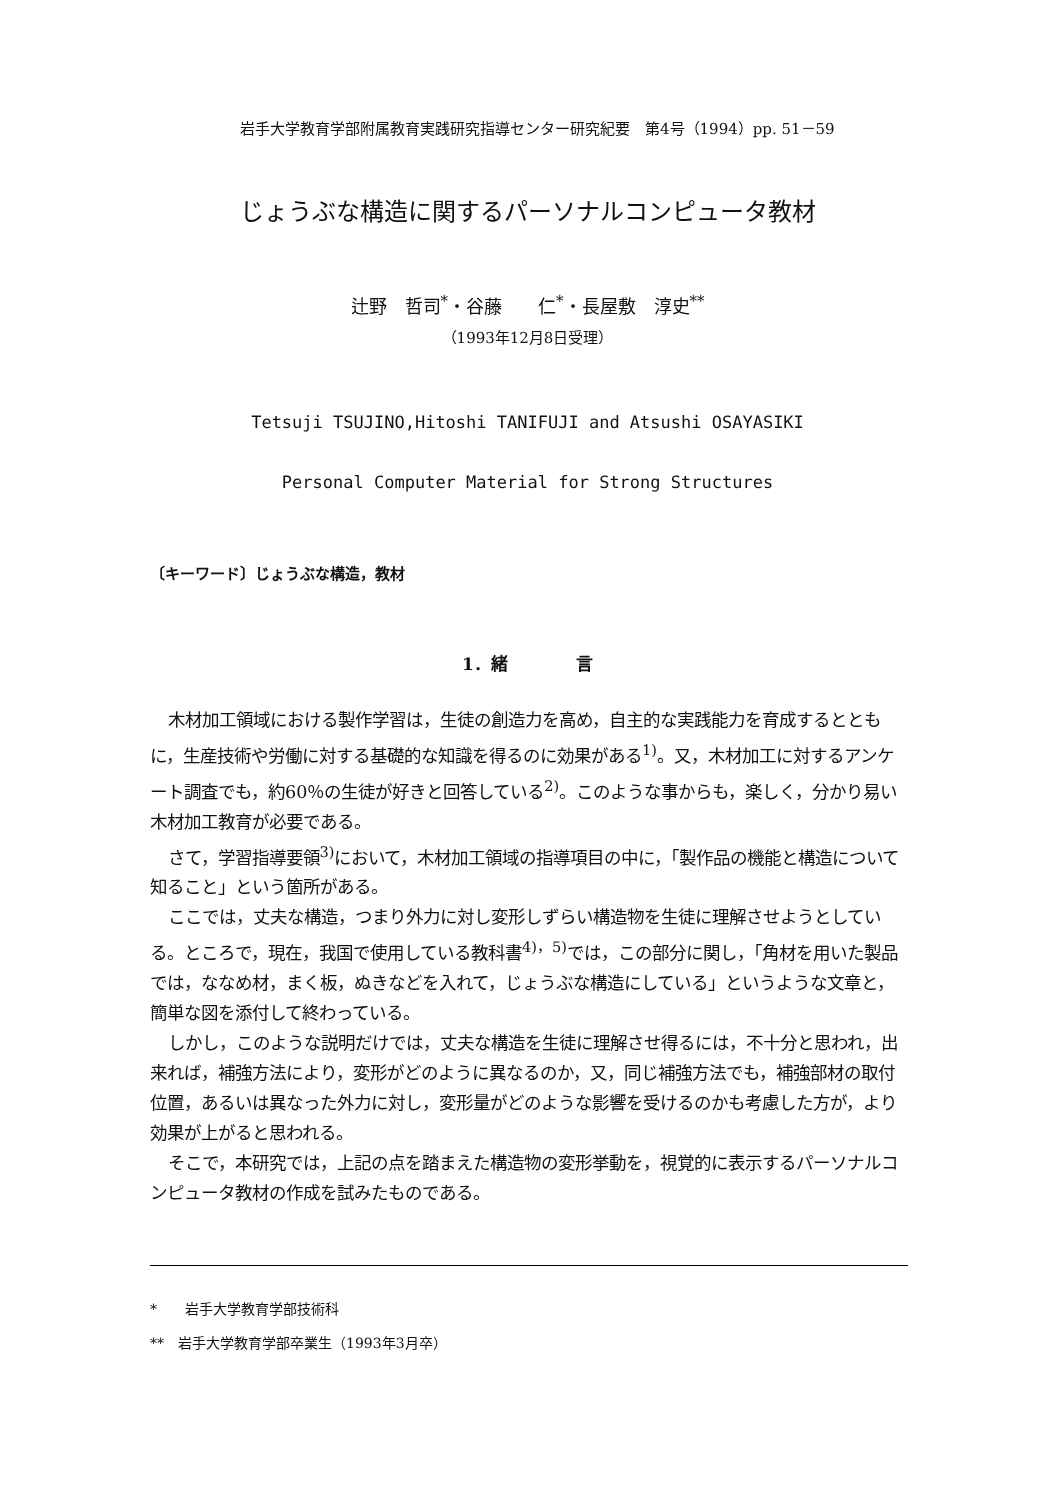岩手大学教育学部附属教育実践研究指導センター研究紀要　第4号（1994）pp. 51－59
じょうぶな構造に関するパーソナルコンピュータ教材
辻野　哲司<sup>*</sup>・谷藤　　仁<sup>*</sup>・長屋敷　淳史<sup>**</sup>
（1993年12月8日受理）
Tetsuji TSUJINO,Hitoshi TANIFUJI and Atsushi OSAYASIKI
Personal Computer Material for Strong Structures
〔キーワード〕じょうぶな構造，教材
1．緒　　　　言
木材加工領域における製作学習は，生徒の創造力を高め，自主的な実践能力を育成するとともに，生産技術や労働に対する基礎的な知識を得るのに効果がある<sup>1)</sup>。又，木材加工に対するアンケート調査でも，約60％の生徒が好きと回答している<sup>2)</sup>。このような事からも，楽しく，分かり易い木材加工教育が必要である。
さて，学習指導要領<sup>3)</sup>において，木材加工領域の指導項目の中に，「製作品の機能と構造について知ること」という箇所がある。
ここでは，丈夫な構造，つまり外力に対し変形しずらい構造物を生徒に理解させようとしている。ところで，現在，我国で使用している教科書<sup>4)，5)</sup>では，この部分に関し，「角材を用いた製品では，ななめ材，まく板，ぬきなどを入れて，じょうぶな構造にしている」というような文章と，簡単な図を添付して終わっている。
しかし，このような説明だけでは，丈夫な構造を生徒に理解させ得るには，不十分と思われ，出来れば，補強方法により，変形がどのように異なるのか，又，同じ補強方法でも，補強部材の取付位置，あるいは異なった外力に対し，変形量がどのような影響を受けるのかも考慮した方が，より効果が上がると思われる。
そこで，本研究では，上記の点を踏まえた構造物の変形挙動を，視覚的に表示するパーソナルコンピュータ教材の作成を試みたものである。
*　　岩手大学教育学部技術科
**　岩手大学教育学部卒業生（1993年3月卒）